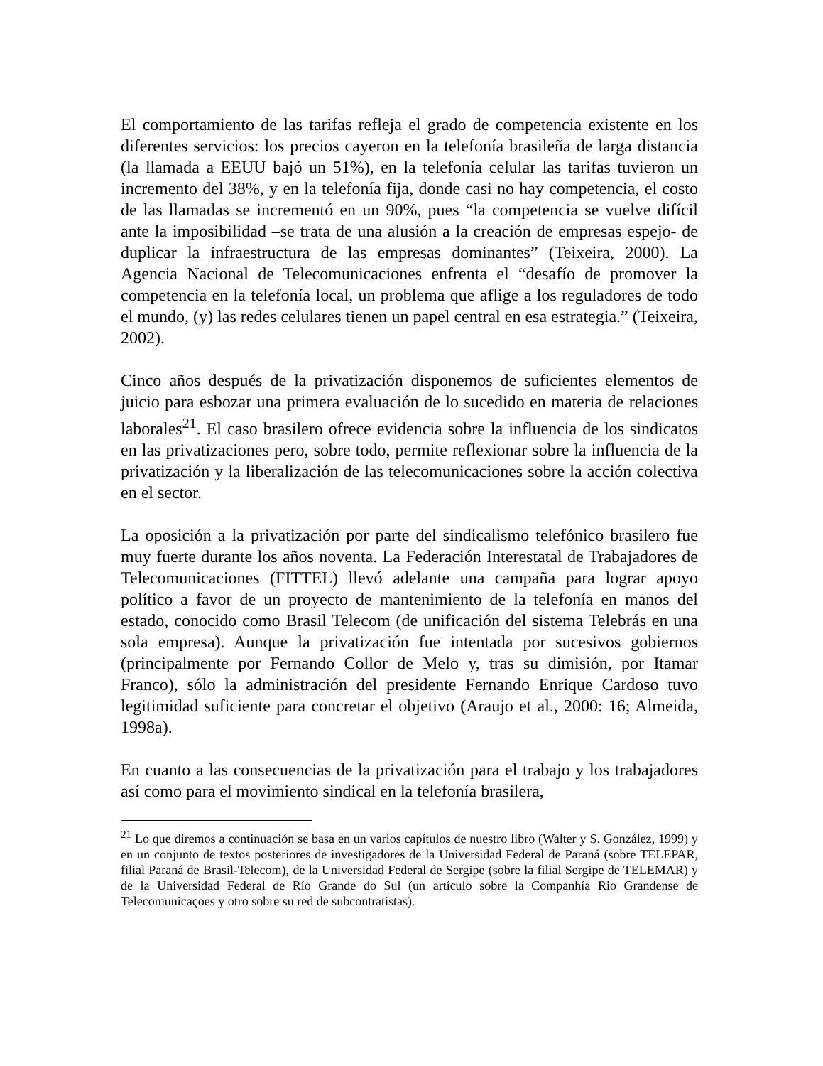El comportamiento de las tarifas refleja el grado de competencia existente en los diferentes servicios: los precios cayeron en la telefonía brasileña de larga distancia (la llamada a EEUU bajó un 51%), en la telefonía celular las tarifas tuvieron un incremento del 38%, y en la telefonía fija, donde casi no hay competencia, el costo de las llamadas se incrementó en un 90%, pues “la competencia se vuelve difícil ante la imposibilidad –se trata de una alusión a la creación de empresas espejo- de duplicar la infraestructura de las empresas dominantes” (Teixeira, 2000). La Agencia Nacional de Telecomunicaciones enfrenta el “desafío de promover la competencia en la telefonía local, un problema que aflige a los reguladores de todo el mundo, (y) las redes celulares tienen un papel central en esa estrategia.” (Teixeira, 2002).
Cinco años después de la privatización disponemos de suficientes elementos de juicio para esbozar una primera evaluación de lo sucedido en materia de relaciones laborales<sup>21</sup>. El caso brasilero ofrece evidencia sobre la influencia de los sindicatos en las privatizaciones pero, sobre todo, permite reflexionar sobre la influencia de la privatización y la liberalización de las telecomunicaciones sobre la acción colectiva en el sector.
La oposición a la privatización por parte del sindicalismo telefónico brasilero fue muy fuerte durante los años noventa. La Federación Interestatal de Trabajadores de Telecomunicaciones (FITTEL) llevó adelante una campaña para lograr apoyo político a favor de un proyecto de mantenimiento de la telefonía en manos del estado, conocido como Brasil Telecom (de unificación del sistema Telebrás en una sola empresa). Aunque la privatización fue intentada por sucesivos gobiernos (principalmente por Fernando Collor de Melo y, tras su dimisión, por Itamar Franco), sólo la administración del presidente Fernando Enrique Cardoso tuvo legitimidad suficiente para concretar el objetivo (Araujo et al., 2000: 16; Almeida, 1998a).
En cuanto a las consecuencias de la privatización para el trabajo y los trabajadores así como para el movimiento sindical en la telefonía brasilera,
<sup>21</sup> Lo que diremos a continuación se basa en un varios capítulos de nuestro libro (Walter y S. González, 1999) y en un conjunto de textos posteriores de investigadores de la Universidad Federal de Paraná (sobre TELEPAR, filial Paraná de Brasil-Telecom), de la Universidad Federal de Sergipe (sobre la filial Sergipe de TELEMAR) y de la Universidad Federal de Río Grande do Sul (un artículo sobre la Companhía Rio Grandense de Telecomunicaçoes y otro sobre su red de subcontratistas).